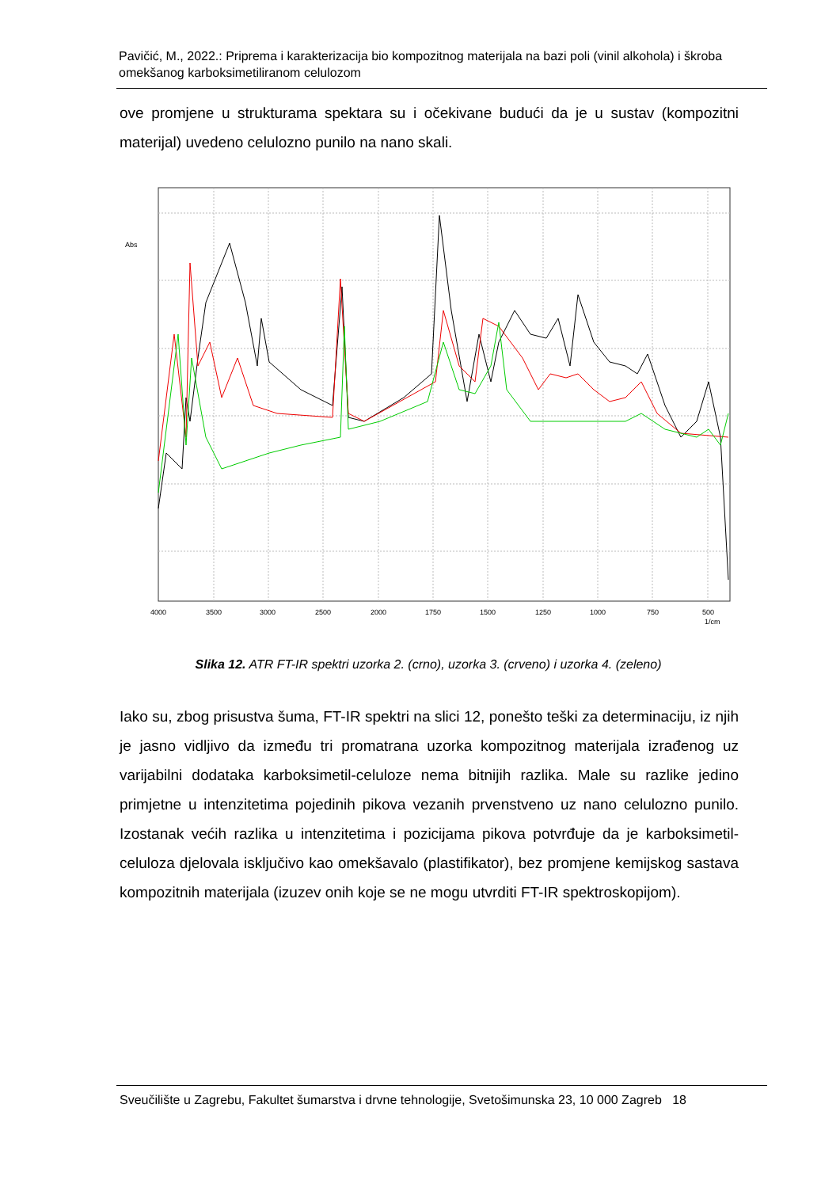Pavičić, M., 2022.: Priprema i karakterizacija bio kompozitnog materijala na bazi poli (vinil alkohola) i škroba omekšanog karboksimetiliranom celulozom
ove promjene u strukturama spektara su i očekivane budući da je u sustav (kompozitni materijal) uvedeno celulozno punilo na nano skali.
Abs
4000
3500
3000
2500
2000
1750
1500
1250
1000
750
500
1/cm
Slika 12. ATR FT-IR spektri uzorka 2. (crno), uzorka 3. (crveno) i uzorka 4. (zeleno)
Iako su, zbog prisustva šuma, FT-IR spektri na slici 12, ponešto teški za determinaciju, iz njih je jasno vidljivo da između tri promatrana uzorka kompozitnog materijala izrađenog uz varijabilni dodataka karboksimetil-celuloze nema bitnijih razlika. Male su razlike jedino primjetne u intenzitetima pojedinih pikova vezanih prvenstveno uz nano celulozno punilo. Izostanak većih razlika u intenzitetima i pozicijama pikova potvrđuje da je karboksimetil-celuloza djelovala isključivo kao omekšavalo (plastifikator), bez promjene kemijskog sastava kompozitnih materijala (izuzev onih koje se ne mogu utvrditi FT-IR spektroskopijom).
Sveučilište u Zagrebu, Fakultet šumarstva i drvne tehnologije, Svetošimunska 23, 10 000 Zagreb 18